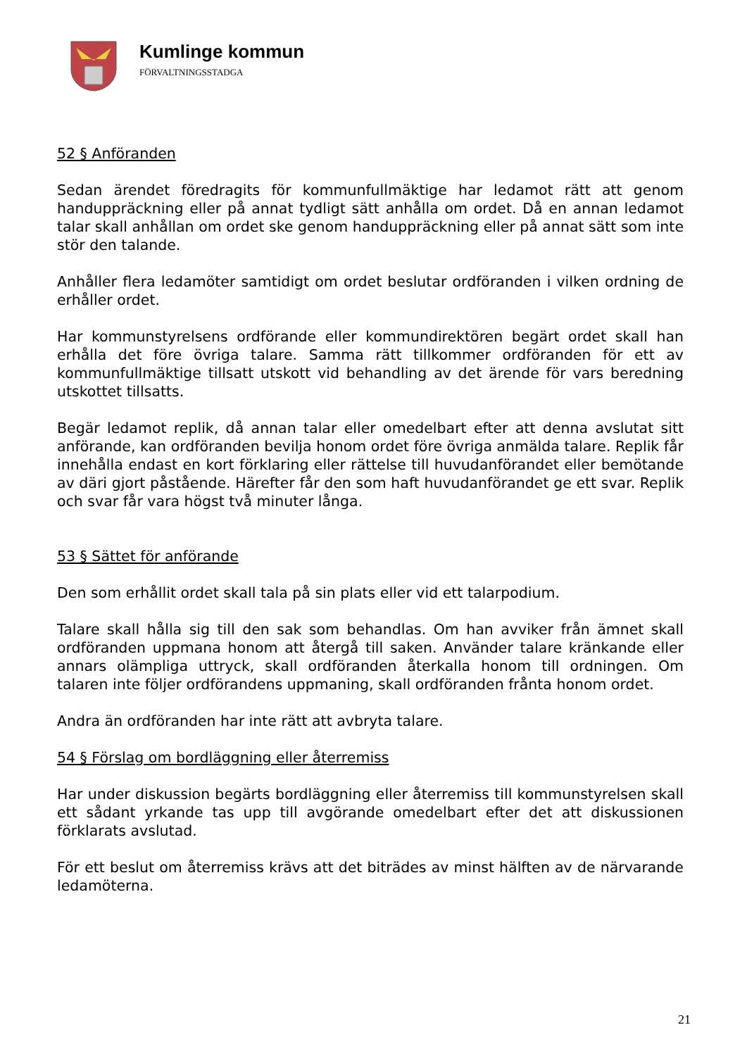Kumlinge kommun
FÖRVALTNINGSSTADGA
52 § Anföranden
Sedan ärendet föredragits för kommunfullmäktige har ledamot rätt att genom handuppräckning eller på annat tydligt sätt anhålla om ordet. Då en annan ledamot talar skall anhållan om ordet ske genom handuppräckning eller på annat sätt som inte stör den talande.
Anhåller flera ledamöter samtidigt om ordet beslutar ordföranden i vilken ordning de erhåller ordet.
Har kommunstyrelsens ordförande eller kommundirektören begärt ordet skall han erhålla det före övriga talare. Samma rätt tillkommer ordföranden för ett av kommunfullmäktige tillsatt utskott vid behandling av det ärende för vars beredning utskottet tillsatts.
Begär ledamot replik, då annan talar eller omedelbart efter att denna avslutat sitt anförande, kan ordföranden bevilja honom ordet före övriga anmälda talare. Replik får innehålla endast en kort förklaring eller rättelse till huvudanförandet eller bemötande av däri gjort påstående. Härefter får den som haft huvudanförandet ge ett svar. Replik och svar får vara högst två minuter långa.
53 § Sättet för anförande
Den som erhållit ordet skall tala på sin plats eller vid ett talarpodium.
Talare skall hålla sig till den sak som behandlas. Om han avviker från ämnet skall ordföranden uppmana honom att återgå till saken. Använder talare kränkande eller annars olämpliga uttryck, skall ordföranden återkalla honom till ordningen. Om talaren inte följer ordförandens uppmaning, skall ordföranden frånta honom ordet.
Andra än ordföranden har inte rätt att avbryta talare.
54 § Förslag om bordläggning eller återremiss
Har under diskussion begärts bordläggning eller återremiss till kommunstyrelsen skall ett sådant yrkande tas upp till avgörande omedelbart efter det att diskussionen förklarats avslutad.
För ett beslut om återremiss krävs att det biträdes av minst hälften av de närvarande ledamöterna.
21